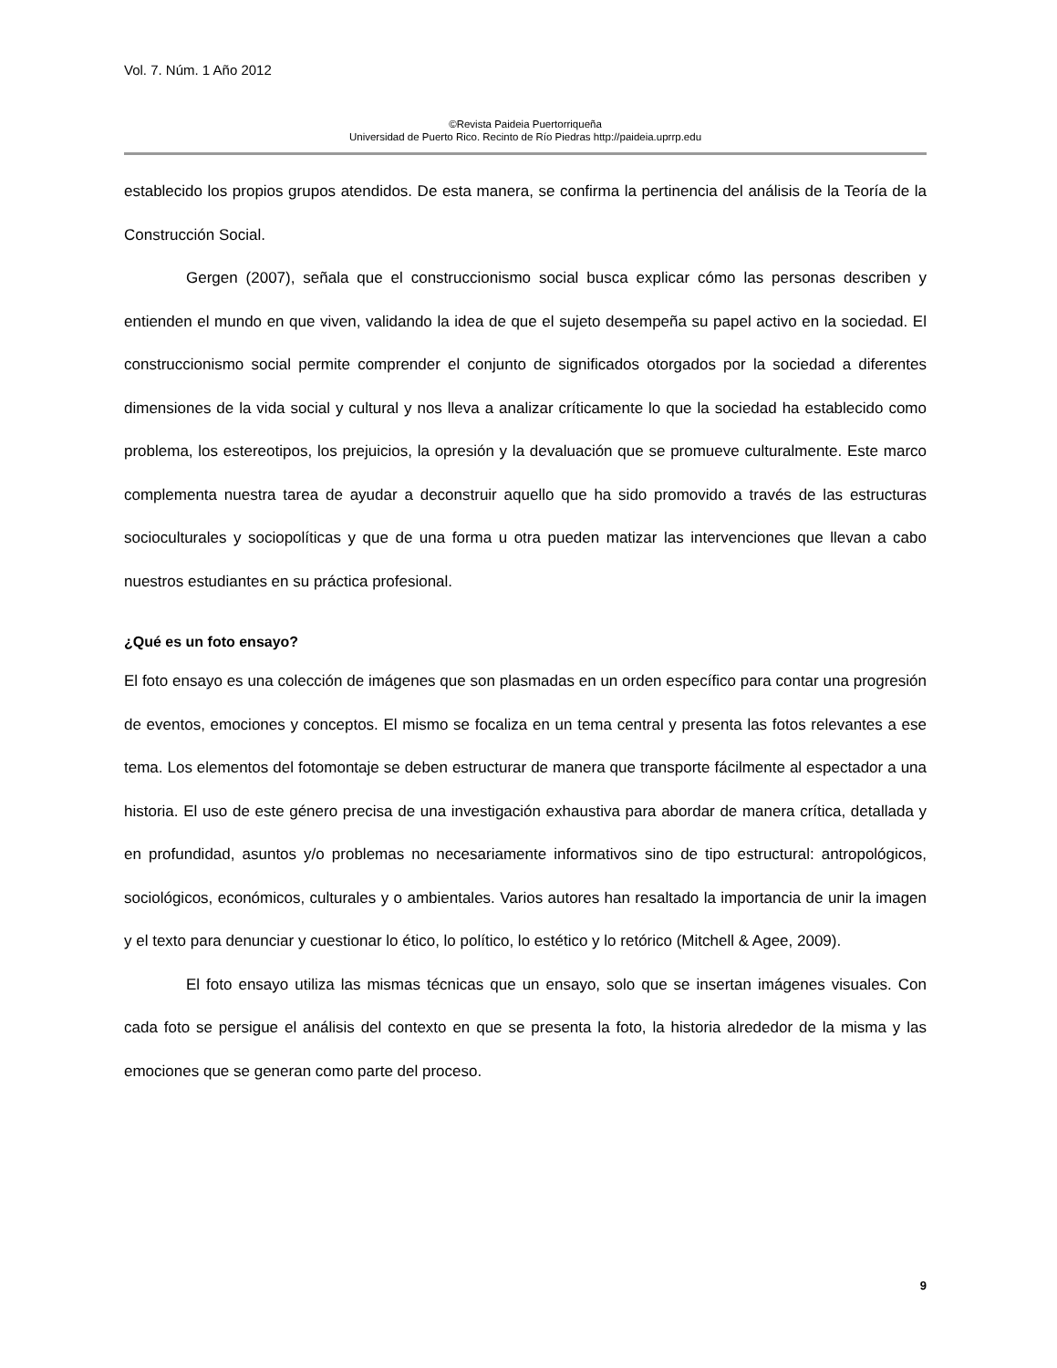Vol. 7. Núm. 1 Año 2012
©Revista Paideia Puertorriqueña
Universidad de Puerto Rico. Recinto de Río Piedras http://paideia.uprrp.edu
establecido los propios grupos atendidos. De esta manera, se confirma la pertinencia del análisis de la Teoría de la Construcción Social.
Gergen (2007), señala que el construccionismo social busca explicar cómo las personas describen y entienden el mundo en que viven, validando la idea de que el sujeto desempeña su papel activo en la sociedad. El construccionismo social permite comprender el conjunto de significados otorgados por la sociedad a diferentes dimensiones de la vida social y cultural y nos lleva a analizar críticamente lo que la sociedad ha establecido como problema, los estereotipos, los prejuicios, la opresión y la devaluación que se promueve culturalmente. Este marco complementa nuestra tarea de ayudar a deconstruir aquello que ha sido promovido a través de las estructuras socioculturales y sociopolíticas y que de una forma u otra pueden matizar las intervenciones que llevan a cabo nuestros estudiantes en su práctica profesional.
¿Qué es un foto ensayo?
El foto ensayo es una colección de imágenes que son plasmadas en un orden específico para contar una progresión de eventos, emociones y conceptos. El mismo se focaliza en un tema central y presenta las fotos relevantes a ese tema. Los elementos del fotomontaje se deben estructurar de manera que transporte fácilmente al espectador a una historia. El uso de este género precisa de una investigación exhaustiva para abordar de manera crítica, detallada y en profundidad, asuntos y/o problemas no necesariamente informativos sino de tipo estructural: antropológicos, sociológicos, económicos, culturales y o ambientales. Varios autores han resaltado la importancia de unir la imagen y el texto para denunciar y cuestionar lo ético, lo político, lo estético y lo retórico (Mitchell & Agee, 2009).
El foto ensayo utiliza las mismas técnicas que un ensayo, solo que se insertan imágenes visuales. Con cada foto se persigue el análisis del contexto en que se presenta la foto, la historia alrededor de la misma y las emociones que se generan como parte del proceso.
9